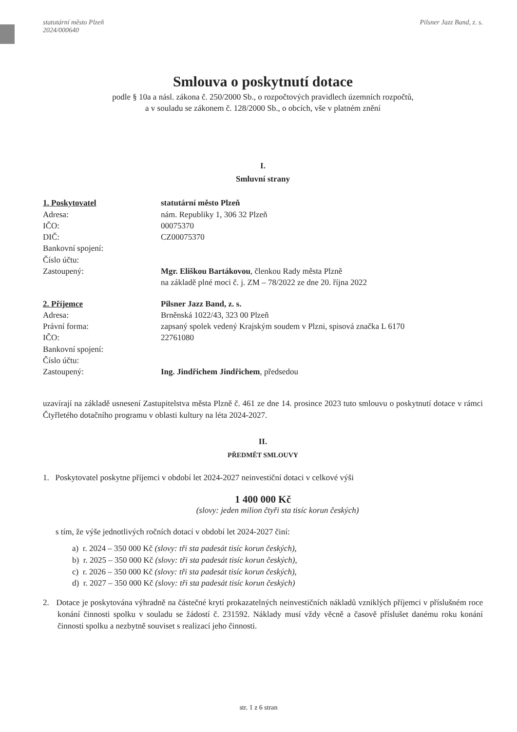statutární město Plzeň
2024/000640
Pilsner Jazz Band, z. s.
Smlouva o poskytnutí dotace
podle § 10a a násl. zákona č. 250/2000 Sb., o rozpočtových pravidlech územních rozpočtů,
a v souladu se zákonem č. 128/2000 Sb., o obcích, vše v platném znění
I.
Smluvní strany
| 1. Poskytovatel | statutární město Plzeň |
| Adresa: | nám. Republiky 1, 306 32 Plzeň |
| IČO: | 00075370 |
| DIČ: | CZ00075370 |
| Bankovní spojení: | |
| Číslo účtu: | |
| Zastoupený: | Mgr. Eliškou Bartákovou , členkou Rady města Plzně na základě plné moci č. j. ZM – 78/2022 ze dne 20. října 2022 |
| 2. Příjemce | Pilsner Jazz Band, z. s. |
| Adresa: | Brněnská 1022/43, 323 00 Plzeň |
| Právní forma: | zapsaný spolek vedený Krajským soudem v Plzni, spisová značka L 6170 |
| IČO: | 22761080 |
| Bankovní spojení: | |
| Číslo účtu: | |
| Zastoupený: | Ing. Jindřichem Jindřichem , předsedou |
uzavírají na základě usnesení Zastupitelstva města Plzně č. 461 ze dne 14. prosince 2023 tuto smlouvu o poskytnutí dotace v rámci Čtyřletého dotačního programu v oblasti kultury na léta 2024-2027.
II.
PŘEDMĚT SMLOUVY
1. Poskytovatel poskytne příjemci v období let 2024-2027 neinvestiční dotaci v celkové výši
1 400 000 Kč
(slovy: jeden milion čtyři sta tisíc korun českých)
s tím, že výše jednotlivých ročních dotací v období let 2024-2027 činí:
a) r. 2024 – 350 000 Kč (slovy: tři sta padesát tisíc korun českých),
b) r. 2025 – 350 000 Kč (slovy: tři sta padesát tisíc korun českých),
c) r. 2026 – 350 000 Kč (slovy: tři sta padesát tisíc korun českých),
d) r. 2027 – 350 000 Kč (slovy: tři sta padesát tisíc korun českých)
2. Dotace je poskytována výhradně na částečné krytí prokazatelných neinvestičních nákladů vzniklých příjemci v příslušném roce konání činnosti spolku v souladu se žádostí č. 231592. Náklady musí vždy věcně a časově příslušet danému roku konání činnosti spolku a nezbytně souviset s realizací jeho činnosti.
str. 1 z 6 stran